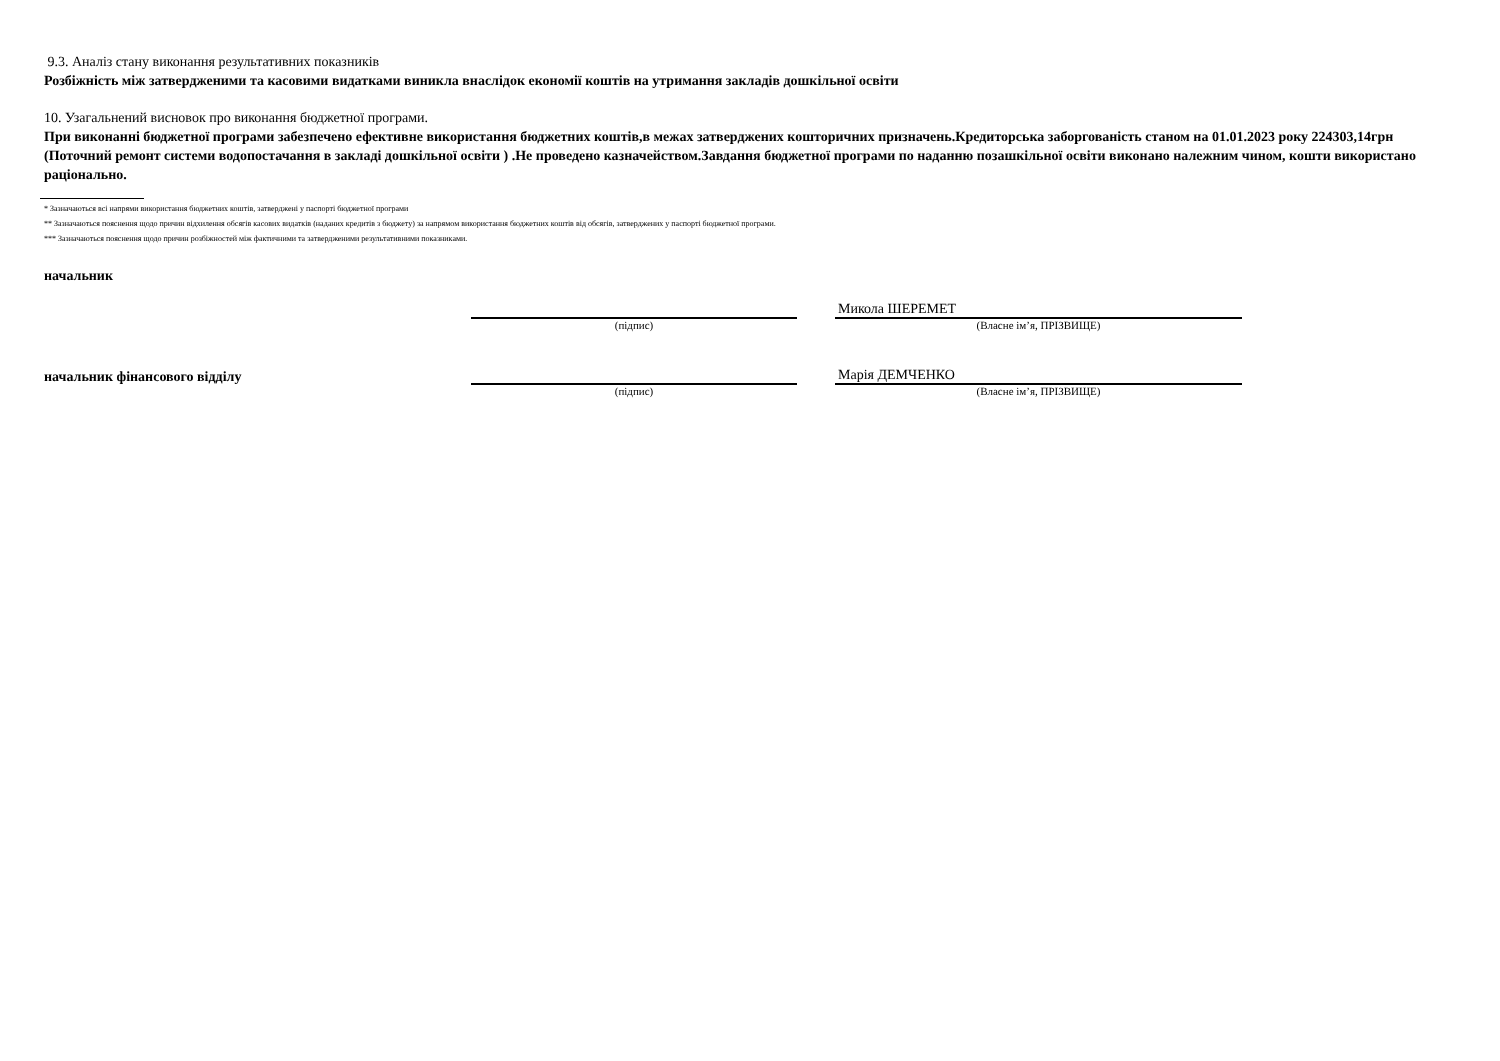9.3. Аналіз стану виконання результативних показників
Розбіжність між затвердженими та касовими видатками виникла внаслідок економії коштів на утримання закладів дошкільної освіти
10. Узагальнений висновок про виконання бюджетної програми.
При виконанні бюджетної програми забезпечено ефективне використання бюджетних коштів,в межах затверджених кошторичних призначень.Кредиторська заборгованість станом на 01.01.2023 року 224303,14грн (Поточний ремонт системи водопостачання в закладі дошкільної освіти ) .Не проведено казначейством.Завдання бюджетної програми по наданню позашкільної освіти виконано належним чином, кошти використано раціонально.
* Зазначаються всі напрями використання бюджетних коштів, затверджені у паспорті бюджетної програми
** Зазначаються пояснення щодо причин відхилення обсягів касових видатків (наданих кредитів з бюджету) за напрямом використання бюджетних коштів від обсягів, затверджених у паспорті бюджетної програми.
*** Зазначаються пояснення щодо причин розбіжностей між фактичними та затвердженими результативними показниками.
начальник
Микола ШЕРЕМЕТ
(підпис) (Власне ім’я, ПРІЗВИЩЕ)
начальник фінансового відділу
Марія ДЕМЧЕНКО
(підпис) (Власне ім’я, ПРІЗВИЩЕ)